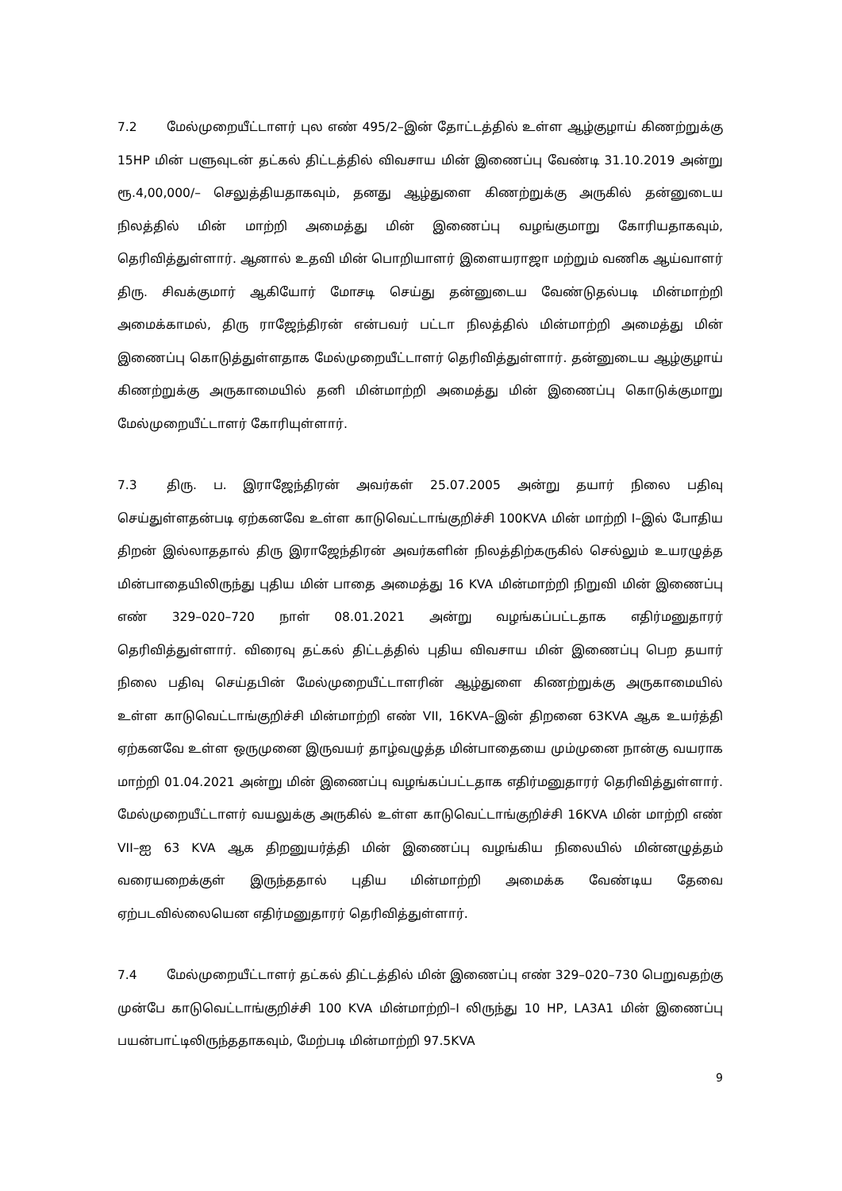7.2 மேல்முறையீட்டாளர் புல எண் 495/2–இன் தோட்டத்தில் உள்ள ஆழ்குழாய் கிணற்றுக்கு 15HP மின் பளுவுடன் தட்கல் திட்டத்தில் விவசாய மின் இணைப்பு வேண்டி 31.10.2019 அன்று ரூ.4,00,000/– செலுத்தியதாகவும், தனது ஆழ்துளை கிணற்றுக்கு அருகில் தன்னுடைய நிலத்தில் மின் மாற்றி அமைத்து மின் இணைப்பு வழங்குமாறு கோரியதாகவும், தெரிவித்துள்ளார். ஆனால் உதவி மின் பொறியாளர் இளையராஜா மற்றும் வணிக ஆய்வாளர் திரு. சிவக்குமார் ஆகியோர் மோசடி செய்து தன்னுடைய வேண்டுதல்படி மின்மாற்றி அமைக்காமல், திரு ராஜேந்திரன் என்பவர் பட்டா நிலத்தில் மின்மாற்றி அமைத்து மின் இணைப்பு கொடுத்துள்ளதாக மேல்முறையீட்டாளர் தெரிவித்துள்ளார். தன்னுடைய ஆழ்குழாய் கிணற்றுக்கு அருகாமையில் தனி மின்மாற்றி அமைத்து மின் இணைப்பு கொடுக்குமாறு மேல்முறையீட்டாளர் கோரியுள்ளார்.
7.3 திரு. ப. இராஜேந்திரன் அவர்கள் 25.07.2005 அன்று தயார் நிலை பதிவு செய்துள்ளதன்படி ஏற்கனவே உள்ள காடுவெட்டாங்குறிச்சி 100KVA மின் மாற்றி I–இல் போதிய திறன் இல்லாததால் திரு இராஜேந்திரன் அவர்களின் நிலத்திற்கருகில் செல்லும் உயரழுத்த மின்பாதையிலிருந்து புதிய மின் பாதை அமைத்து 16 KVA மின்மாற்றி நிறுவி மின் இணைப்பு எண் 329–020–720 நாள் 08.01.2021 அன்று வழங்கப்பட்டதாக எதிர்மனுதாரர் தெரிவித்துள்ளார். விரைவு தட்கல் திட்டத்தில் புதிய விவசாய மின் இணைப்பு பெற தயார் நிலை பதிவு செய்தபின் மேல்முறையீட்டாளரின் ஆழ்துளை கிணற்றுக்கு அருகாமையில் உள்ள காடுவெட்டாங்குறிச்சி மின்மாற்றி எண் VII, 16KVA–இன் திறனை 63KVA ஆக உயர்த்தி ஏற்கனவே உள்ள ஒருமுனை இருவயர் தாழ்வழுத்த மின்பாதையை மும்முனை நான்கு வயராக மாற்றி 01.04.2021 அன்று மின் இணைப்பு வழங்கப்பட்டதாக எதிர்மனுதாரர் தெரிவித்துள்ளார். மேல்முறையீட்டாளர் வயலுக்கு அருகில் உள்ள காடுவெட்டாங்குறிச்சி 16KVA மின் மாற்றி எண் VII–ஐ 63 KVA ஆக திறனுயர்த்தி மின் இணைப்பு வழங்கிய நிலையில் மின்னழுத்தம் வரையறைக்குள் இருந்ததால் புதிய மின்மாற்றி அமைக்க வேண்டிய தேவை ஏற்படவில்லையென எதிர்மனுதாரர் தெரிவித்துள்ளார்.
7.4 மேல்முறையீட்டாளர் தட்கல் திட்டத்தில் மின் இணைப்பு எண் 329–020–730 பெறுவதற்கு முன்பே காடுவெட்டாங்குறிச்சி 100 KVA மின்மாற்றி–I லிருந்து 10 HP, LA3A1 மின் இணைப்பு பயன்பாட்டிலிருந்ததாகவும், மேற்படி மின்மாற்றி 97.5KVA
9